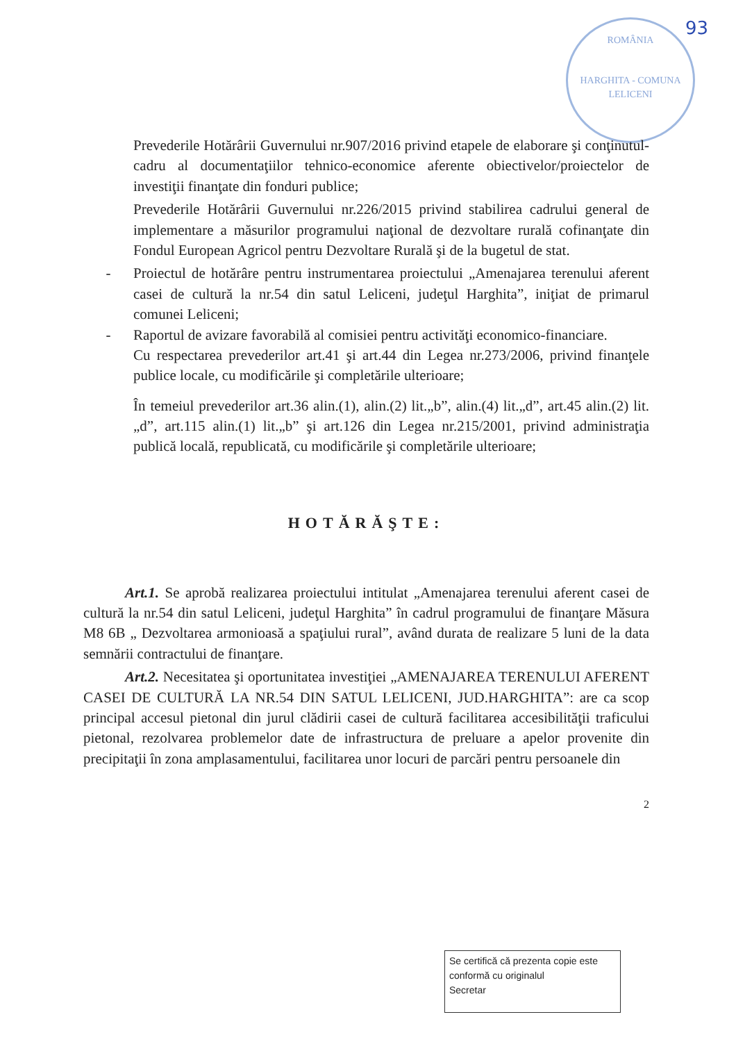93
ROMÂNIA
HARGHITA - COMUNA LELICENI
Prevederile Hotărârii Guvernului nr.907/2016 privind etapele de elaborare şi conţinutul-cadru al documentaţiilor tehnico-economice aferente obiectivelor/proiectelor de investiţii finanţate din fonduri publice;
Prevederile Hotărârii Guvernului nr.226/2015 privind stabilirea cadrului general de implementare a măsurilor programului naţional de dezvoltare rurală cofinanţate din Fondul European Agricol pentru Dezvoltare Rurală şi de la bugetul de stat.
- Proiectul de hotărâre pentru instrumentarea proiectului „Amenajarea terenului aferent casei de cultură la nr.54 din satul Leliceni, judeţul Harghita”, iniţiat de primarul comunei Leliceni;
- Raportul de avizare favorabilă al comisiei pentru activităţi economico-financiare.
Cu respectarea prevederilor art.41 şi art.44 din Legea nr.273/2006, privind finanţele publice locale, cu modificările şi completările ulterioare;
În temeiul prevederilor art.36 alin.(1), alin.(2) lit.„b”, alin.(4) lit.„d”, art.45 alin.(2) lit.„d”, art.115 alin.(1) lit.„b” şi art.126 din Legea nr.215/2001, privind administraţia publică locală, republicată, cu modificările şi completările ulterioare;
HOTĂRĂŞTE:
Art.1. Se aprobă realizarea proiectului intitulat „Amenajarea terenului aferent casei de cultură la nr.54 din satul Leliceni, judeţul Harghita” în cadrul programului de finanţare Măsura M8 6B „ Dezvoltarea armonioasă a spaţiului rural”, având durata de realizare 5 luni de la data semnării contractului de finanţare.
Art.2. Necesitatea şi oportunitatea investiţiei „AMENAJAREA TERENULUI AFERENT CASEI DE CULTURĂ LA NR.54 DIN SATUL LELICENI, JUD.HARGHITA”: are ca scop principal accesul pietonal din jurul clădirii casei de cultură facilitarea accesibilităţii traficului pietonal, rezolvarea problemelor date de infrastructura de preluare a apelor provenite din precipitaţii în zona amplasamentului, facilitarea unor locuri de parcări pentru persoanele din
2
Se certifică că prezenta copie este conformă cu originalul
Secretar